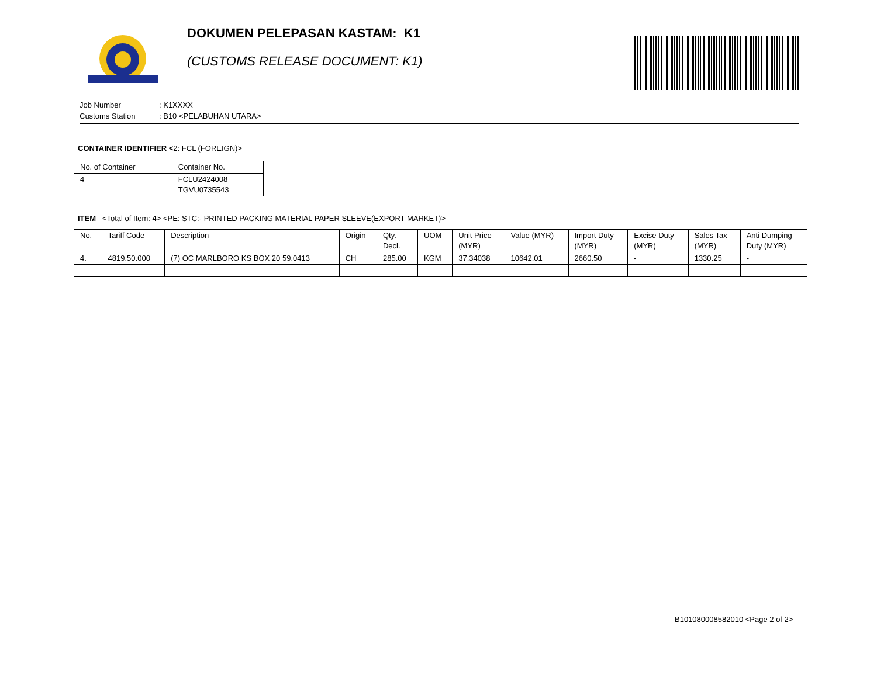DOKUMEN PELEPASAN KASTAM: K1
(CUSTOMS RELEASE DOCUMENT: K1)
Job Number: K1XXXX
Customs Station: B10 <PELABUHAN UTARA>
CONTAINER IDENTIFIER <2: FCL (FOREIGN)>
| No. of Container | Container No. |
| --- | --- |
| 4 | FCLU2424008 TGVU0735543 |
ITEM <Total of Item: 4> <PE: STC:- PRINTED PACKING MATERIAL PAPER SLEEVE(EXPORT MARKET)>
| No. | Tariff Code | Description | Origin | Qty. Decl. | UOM | Unit Price (MYR) | Value (MYR) | Import Duty (MYR) | Excise Duty (MYR) | Sales Tax (MYR) | Anti Dumping Duty (MYR) |
| --- | --- | --- | --- | --- | --- | --- | --- | --- | --- | --- | --- |
| 4. | 4819.50.000 | (7) OC MARLBORO KS BOX 20 59.0413 | CH | 285.00 | KGM | 37.34038 | 10642.01 | 2660.50 | - | 1330.25 | - |
B101080008582010 <Page 2 of 2>